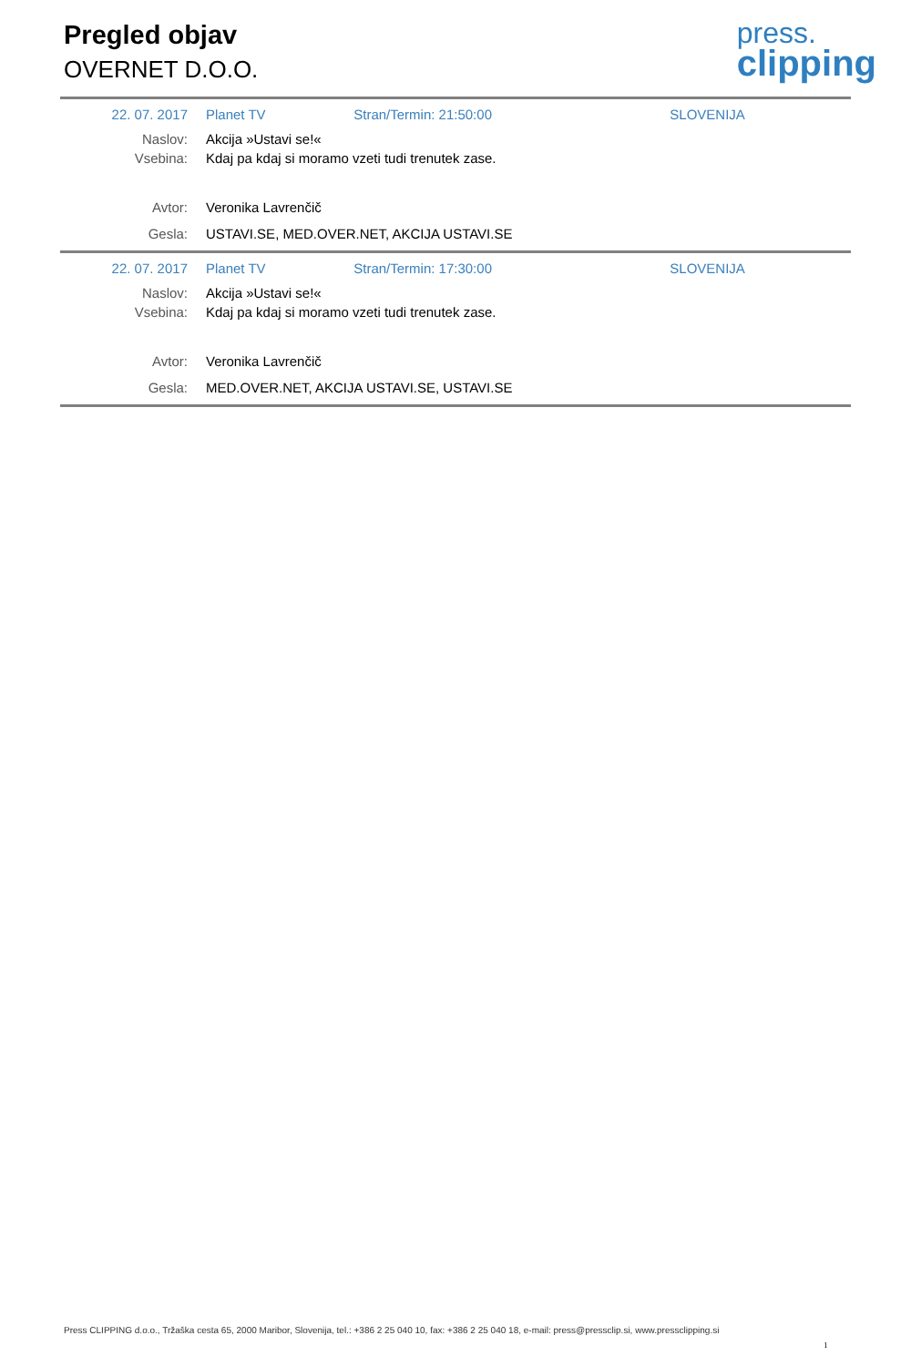Pregled objav
OVERNET D.O.O.
press.
clipping
| 22. 07. 2017 | Planet TV | Stran/Termin: 21:50:00 | SLOVENIJA |
| Naslov: | Akcija »Ustavi se!« | | |
| Vsebina: | Kdaj pa kdaj si moramo vzeti tudi trenutek zase. | | |
| Avtor: | Veronika Lavrenčič | | |
| Gesla: | USTAVI.SE, MED.OVER.NET, AKCIJA USTAVI.SE | | |
| 22. 07. 2017 | Planet TV | Stran/Termin: 17:30:00 | SLOVENIJA |
| Naslov: | Akcija »Ustavi se!« | | |
| Vsebina: | Kdaj pa kdaj si moramo vzeti tudi trenutek zase. | | |
| Avtor: | Veronika Lavrenčič | | |
| Gesla: | MED.OVER.NET, AKCIJA USTAVI.SE, USTAVI.SE | | |
Press CLIPPING d.o.o., Tržaška cesta 65, 2000 Maribor, Slovenija, tel.: +386 2 25 040 10, fax: +386 2 25 040 18, e-mail: press@pressclip.si, www.pressclipping.si
1